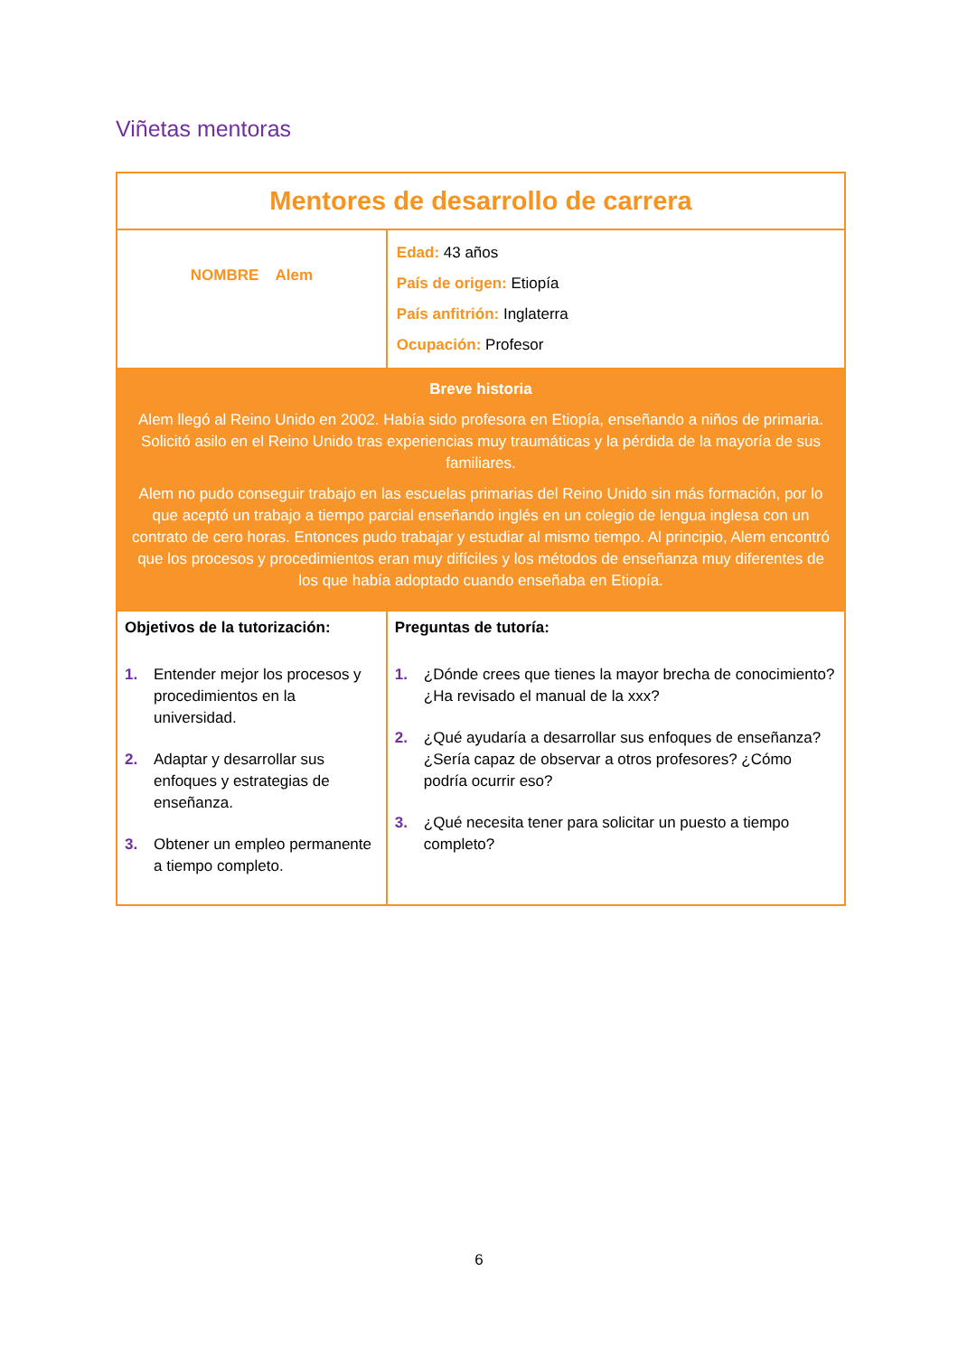Viñetas mentoras
| Mentores de desarrollo de carrera | | |
| NOMBRE Alem | Edad: 43 años País de origen: Etiopía País anfitrión: Inglaterra Ocupación: Profesor | |
| Breve historia Alem llegó al Reino Unido en 2002. Había sido profesora en Etiopía, enseñando a niños de primaria. Solicitó asilo en el Reino Unido tras experiencias muy traumáticas y la pérdida de la mayoría de sus familiares. Alem no pudo conseguir trabajo en las escuelas primarias del Reino Unido sin más formación, por lo que aceptó un trabajo a tiempo parcial enseñando inglés en un colegio de lengua inglesa con un contrato de cero horas. Entonces pudo trabajar y estudiar al mismo tiempo. Al principio, Alem encontró que los procesos y procedimientos eran muy difíciles y los métodos de enseñanza muy diferentes de los que había adoptado cuando enseñaba en Etiopía. | | |
| Objetivos de la tutorización: 1. Entender mejor los procesos y procedimientos en la universidad. 2. Adaptar y desarrollar sus enfoques y estrategias de enseñanza. 3. Obtener un empleo permanente a tiempo completo. | | Preguntas de tutoría: 1. ¿Dónde crees que tienes la mayor brecha de conocimiento? ¿Ha revisado el manual de la xxx? 2. ¿Qué ayudaría a desarrollar sus enfoques de enseñanza? ¿Sería capaz de observar a otros profesores? ¿Cómo podría ocurrir eso? 3. ¿Qué necesita tener para solicitar un puesto a tiempo completo? |
6